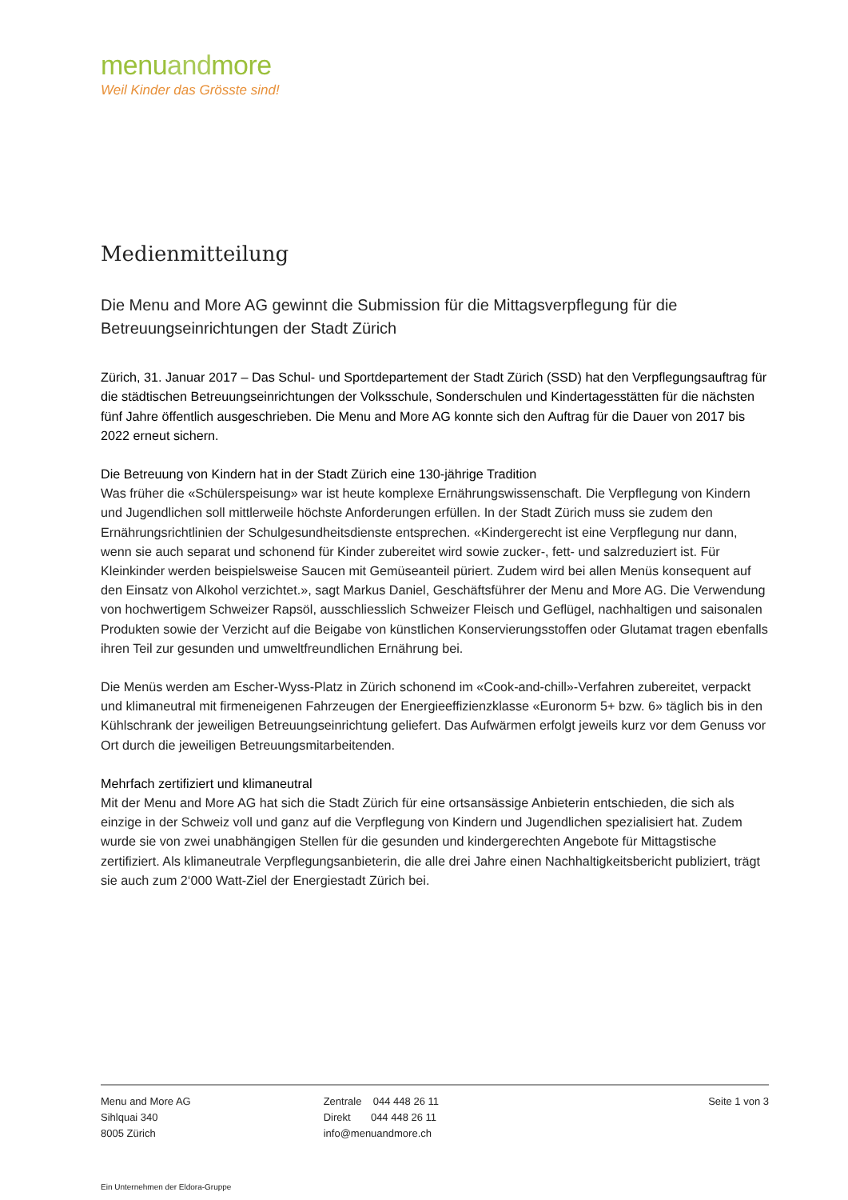menuandmore
Weil Kinder das Grösste sind!
Medienmitteilung
Die Menu and More AG gewinnt die Submission für die Mittagsverpflegung für die Betreuungseinrichtungen der Stadt Zürich
Zürich, 31. Januar 2017 – Das Schul- und Sportdepartement der Stadt Zürich (SSD) hat den Verpflegungsauftrag für die städtischen Betreuungseinrichtungen der Volksschule, Sonderschulen und Kindertagesstätten für die nächsten fünf Jahre öffentlich ausgeschrieben. Die Menu and More AG konnte sich den Auftrag für die Dauer von 2017 bis 2022 erneut sichern.
Die Betreuung von Kindern hat in der Stadt Zürich eine 130-jährige Tradition
Was früher die «Schülerspeisung» war ist heute komplexe Ernährungswissenschaft. Die Verpflegung von Kindern und Jugendlichen soll mittlerweile höchste Anforderungen erfüllen. In der Stadt Zürich muss sie zudem den Ernährungsrichtlinien der Schulgesundheitsdienste entsprechen. «Kindergerecht ist eine Verpflegung nur dann, wenn sie auch separat und schonend für Kinder zubereitet wird sowie zucker-, fett- und salzreduziert ist. Für Kleinkinder werden beispielsweise Saucen mit Gemüseanteil püriert. Zudem wird bei allen Menüs konsequent auf den Einsatz von Alkohol verzichtet.», sagt Markus Daniel, Geschäftsführer der Menu and More AG. Die Verwendung von hochwertigem Schweizer Rapsöl, ausschliesslich Schweizer Fleisch und Geflügel, nachhaltigen und saisonalen Produkten sowie der Verzicht auf die Beigabe von künstlichen Konservierungsstoffen oder Glutamat tragen ebenfalls ihren Teil zur gesunden und umweltfreundlichen Ernährung bei.
Die Menüs werden am Escher-Wyss-Platz in Zürich schonend im «Cook-and-chill»-Verfahren zubereitet, verpackt und klimaneutral mit firmeneigenen Fahrzeugen der Energieeffizienzklasse «Euronorm 5+ bzw. 6» täglich bis in den Kühlschrank der jeweiligen Betreuungseinrichtung geliefert. Das Aufwärmen erfolgt jeweils kurz vor dem Genuss vor Ort durch die jeweiligen Betreuungsmitarbeitenden.
Mehrfach zertifiziert und klimaneutral
Mit der Menu and More AG hat sich die Stadt Zürich für eine ortsansässige Anbieterin entschieden, die sich als einzige in der Schweiz voll und ganz auf die Verpflegung von Kindern und Jugendlichen spezialisiert hat. Zudem wurde sie von zwei unabhängigen Stellen für die gesunden und kindergerechten Angebote für Mittagstische zertifiziert. Als klimaneutrale Verpflegungsanbieterin, die alle drei Jahre einen Nachhaltigkeitsbericht publiziert, trägt sie auch zum 2‘000 Watt-Ziel der Energiestadt Zürich bei.
Menu and More AG
Sihlquai 340
8005 Zürich
Zentrale 044 448 26 11
Direkt 044 448 26 11
info@menuandmore.ch
Seite 1 von 3
Ein Unternehmen der Eldora-Gruppe